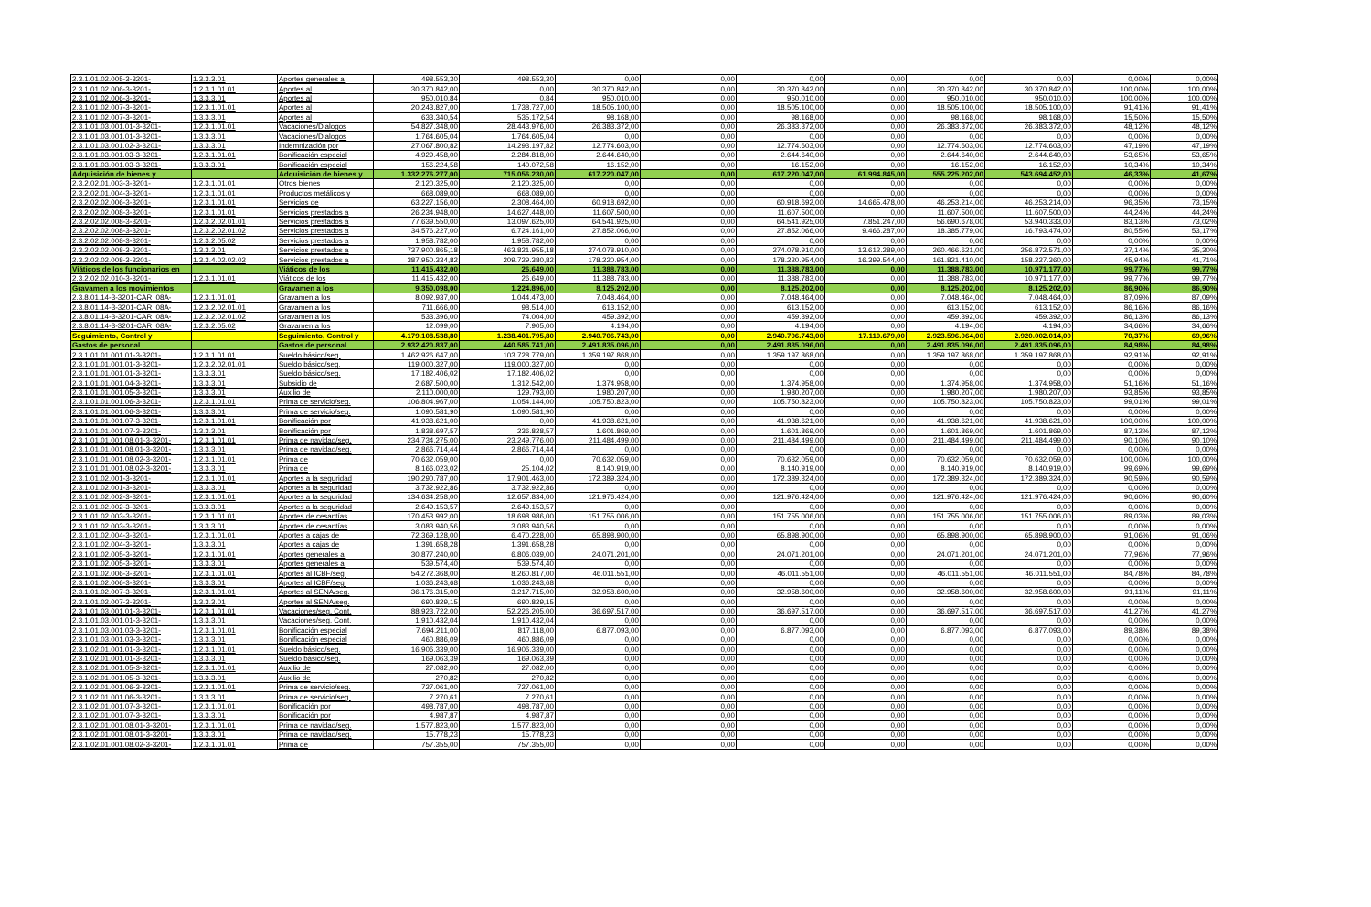| 2.3.1.01.02.005-3-3201- | 1.3.3.3.01 | Aportes generales al | 498.553,30 | 498.553,30 | 0,00 | 0,00 | 0,00 | 0,00 | 0,00 | 0,00 | 0,00% | 0,00% |
| 2.3.1.01.02.006-3-3201- | 1.2.3.1.01.01 | Aportes al | 30.370.842,00 | 0,00 | 30.370.842,00 | 0,00 | 30.370.842,00 | 0,00 | 30.370.842,00 | 30.370.842,00 | 100,00% | 100,00% |
| 2.3.1.01.02.006-3-3201- | 1.3.3.3.01 | Aportes al | 950.010,84 | 0,84 | 950.010,00 | 0,00 | 950.010,00 | 0,00 | 950.010,00 | 950.010,00 | 100,00% | 100,00% |
| 2.3.1.01.02.007-3-3201- | 1.2.3.1.01.01 | Aportes al | 20.243.827,00 | 1.738.727,00 | 18.505.100,00 | 0,00 | 18.505.100,00 | 0,00 | 18.505.100,00 | 18.505.100,00 | 91,41% | 91,41% |
| 2.3.1.01.02.007-3-3201- | 1.3.3.3.01 | Aportes al | 633.340,54 | 535.172,54 | 98.168,00 | 0,00 | 98.168,00 | 0,00 | 98.168,00 | 98.168,00 | 15,50% | 15,50% |
| 2.3.1.01.03.001.01-3-3201- | 1.2.3.1.01.01 | Vacaciones/Dialogos | 54.827.348,00 | 28.443.976,00 | 26.383.372,00 | 0,00 | 26.383.372,00 | 0,00 | 26.383.372,00 | 26.383.372,00 | 48,12% | 48,12% |
| 2.3.1.01.03.001.01-3-3201- | 1.3.3.3.01 | Vacaciones/Dialogos | 1.764.605,04 | 1.764.605,04 | 0,00 | 0,00 | 0,00 | 0,00 | 0,00 | 0,00 | 0,00% | 0,00% |
| 2.3.1.01.03.001.02-3-3201- | 1.3.3.3.01 | Indemnización por | 27.067.800,82 | 14.293.197,82 | 12.774.603,00 | 0,00 | 12.774.603,00 | 0,00 | 12.774.603,00 | 12.774.603,00 | 47,19% | 47,19% |
| 2.3.1.01.03.001.03-3-3201- | 1.2.3.1.01.01 | Bonificación especial | 4.929.458,00 | 2.284.818,00 | 2.644.640,00 | 0,00 | 2.644.640,00 | 0,00 | 2.644.640,00 | 2.644.640,00 | 53,65% | 53,65% |
| 2.3.1.01.03.001.03-3-3201- | 1.3.3.3.01 | Bonificación especial | 156.224,58 | 140.072,58 | 16.152,00 | 0,00 | 16.152,00 | 0,00 | 16.152,00 | 16.152,00 | 10,34% | 10,34% |
| Adquisición de bienes y | | Adquisición de bienes y | 1.332.276.277,00 | 715.056.230,00 | 617.220.047,00 | 0,00 | 617.220.047,00 | 61.994.845,00 | 555.225.202,00 | 543.694.452,00 | 46,33% | 41,67% |
| 2.3.2.02.01.003-3-3201- | 1.2.3.1.01.01 | Otros bienes | 2.120.325,00 | 2.120.325,00 | 0,00 | 0,00 | 0,00 | 0,00 | 0,00 | 0,00 | 0,00% | 0,00% |
| 2.3.2.02.01.004-3-3201- | 1.2.3.1.01.01 | Productos metálicos y | 668.089,00 | 668.089,00 | 0,00 | 0,00 | 0,00 | 0,00 | 0,00 | 0,00 | 0,00% | 0,00% |
| 2.3.2.02.02.006-3-3201- | 1.2.3.1.01.01 | Servicios de | 63.227.156,00 | 2.308.464,00 | 60.918.692,00 | 0,00 | 60.918.692,00 | 14.665.478,00 | 46.253.214,00 | 46.253.214,00 | 96,35% | 73,15% |
| 2.3.2.02.02.008-3-3201- | 1.2.3.1.01.01 | Servicios prestados a | 26.234.948,00 | 14.627.448,00 | 11.607.500,00 | 0,00 | 11.607.500,00 | 0,00 | 11.607.500,00 | 11.607.500,00 | 44,24% | 44,24% |
| 2.3.2.02.02.008-3-3201- | 1.2.3.2.02.01.01 | Servicios prestados a | 77.639.550,00 | 13.097.625,00 | 64.541.925,00 | 0,00 | 64.541.925,00 | 7.851.247,00 | 56.690.678,00 | 53.940.333,00 | 83,13% | 73,02% |
| 2.3.2.02.02.008-3-3201- | 1.2.3.2.02.01.02 | Servicios prestados a | 34.576.227,00 | 6.724.161,00 | 27.852.066,00 | 0,00 | 27.852.066,00 | 9.466.287,00 | 18.385.779,00 | 16.793.474,00 | 80,55% | 53,17% |
| 2.3.2.02.02.008-3-3201- | 1.2.3.2.05.02 | Servicios prestados a | 1.958.782,00 | 1.958.782,00 | 0,00 | 0,00 | 0,00 | 0,00 | 0,00 | 0,00 | 0,00% | 0,00% |
| 2.3.2.02.02.008-3-3201- | 1.3.3.3.01 | Servicios prestados a | 737.900.865,18 | 463.821.955,18 | 274.078.910,00 | 0,00 | 274.078.910,00 | 13.612.289,00 | 260.466.621,00 | 256.872.571,00 | 37,14% | 35,30% |
| 2.3.2.02.02.008-3-3201- | 1.3.3.4.02.02.02 | Servicios prestados a | 387.950.334,82 | 209.729.380,82 | 178.220.954,00 | 0,00 | 178.220.954,00 | 16.399.544,00 | 161.821.410,00 | 158.227.360,00 | 45,94% | 41,71% |
| Viáticos de los funcionarios en | | Viáticos de los | 11.415.432,00 | 26.649,00 | 11.388.783,00 | 0,00 | 11.388.783,00 | 0,00 | 11.388.783,00 | 10.971.177,00 | 99,77% | 99,77% |
| 2.3.2.02.02.010-3-3201- | 1.2.3.1.01.01 | Viáticos de los | 11.415.432,00 | 26.649,00 | 11.388.783,00 | 0,00 | 11.388.783,00 | 0,00 | 11.388.783,00 | 10.971.177,00 | 99,77% | 99,77% |
| Gravamen a los movimientos | | Gravamen a los | 9.350.098,00 | 1.224.896,00 | 8.125.202,00 | 0,00 | 8.125.202,00 | 0,00 | 8.125.202,00 | 8.125.202,00 | 86,90% | 86,90% |
| 2.3.8.01.14-3-3201-CAR_08A- | 1.2.3.1.01.01 | Gravamen a los | 8.092.937,00 | 1.044.473,00 | 7.048.464,00 | 0,00 | 7.048.464,00 | 0,00 | 7.048.464,00 | 7.048.464,00 | 87,09% | 87,09% |
| 2.3.8.01.14-3-3201-CAR_08A- | 1.2.3.2.02.01.01 | Gravamen a los | 711.666,00 | 98.514,00 | 613.152,00 | 0,00 | 613.152,00 | 0,00 | 613.152,00 | 613.152,00 | 86,16% | 86,16% |
| 2.3.8.01.14-3-3201-CAR_08A- | 1.2.3.2.02.01.02 | Gravamen a los | 533.396,00 | 74.004,00 | 459.392,00 | 0,00 | 459.392,00 | 0,00 | 459.392,00 | 459.392,00 | 86,13% | 86,13% |
| 2.3.8.01.14-3-3201-CAR_08A- | 1.2.3.2.05.02 | Gravamen a los | 12.099,00 | 7.905,00 | 4.194,00 | 0,00 | 4.194,00 | 0,00 | 4.194,00 | 4.194,00 | 34,66% | 34,66% |
| Seguimiento, Control y | | Seguimiento, Control y | 4.179.108.538,80 | 1.238.401.795,80 | 2.940.706.743,00 | 0,00 | 2.940.706.743,00 | 17.110.679,00 | 2.923.596.064,00 | 2.920.002.014,00 | 70,37% | 69,96% |
| Gastos de personal | | Gastos de personal | 2.932.420.837,00 | 440.585.741,00 | 2.491.835.096,00 | 0,00 | 2.491.835.096,00 | 0,00 | 2.491.835.096,00 | 2.491.835.096,00 | 84,98% | 84,98% |
| 2.3.1.01.01.001.01-3-3201- | 1.2.3.1.01.01 | Sueldo básico/seg. | 1.462.926.647,00 | 103.728.779,00 | 1.359.197.868,00 | 0,00 | 1.359.197.868,00 | 0,00 | 1.359.197.868,00 | 1.359.197.868,00 | 92,91% | 92,91% |
| 2.3.1.01.01.001.01-3-3201- | 1.2.3.2.02.01.01 | Sueldo básico/seg. | 119.000.327,00 | 119.000.327,00 | 0,00 | 0,00 | 0,00 | 0,00 | 0,00 | 0,00 | 0,00% | 0,00% |
| 2.3.1.01.01.001.01-3-3201- | 1.3.3.3.01 | Sueldo básico/seg. | 17.182.406,02 | 17.182.406,02 | 0,00 | 0,00 | 0,00 | 0,00 | 0,00 | 0,00 | 0,00% | 0,00% |
| 2.3.1.01.01.001.04-3-3201- | 1.3.3.3.01 | Subsidio de | 2.687.500,00 | 1.312.542,00 | 1.374.958,00 | 0,00 | 1.374.958,00 | 0,00 | 1.374.958,00 | 1.374.958,00 | 51,16% | 51,16% |
| 2.3.1.01.01.001.05-3-3201- | 1.3.3.3.01 | Auxilio de | 2.110.000,00 | 129.793,00 | 1.980.207,00 | 0,00 | 1.980.207,00 | 0,00 | 1.980.207,00 | 1.980.207,00 | 93,85% | 93,85% |
| 2.3.1.01.01.001.06-3-3201- | 1.2.3.1.01.01 | Prima de servicio/seg. | 106.804.967,00 | 1.054.144,00 | 105.750.823,00 | 0,00 | 105.750.823,00 | 0,00 | 105.750.823,00 | 105.750.823,00 | 99,01% | 99,01% |
| 2.3.1.01.01.001.06-3-3201- | 1.3.3.3.01 | Prima de servicio/seg. | 1.090.581,90 | 1.090.581,90 | 0,00 | 0,00 | 0,00 | 0,00 | 0,00 | 0,00 | 0,00% | 0,00% |
| 2.3.1.01.01.001.07-3-3201- | 1.2.3.1.01.01 | Bonificación por | 41.938.621,00 | 0,00 | 41.938.621,00 | 0,00 | 41.938.621,00 | 0,00 | 41.938.621,00 | 41.938.621,00 | 100,00% | 100,00% |
| 2.3.1.01.01.001.07-3-3201- | 1.3.3.3.01 | Bonificación por | 1.838.697,57 | 236.828,57 | 1.601.869,00 | 0,00 | 1.601.869,00 | 0,00 | 1.601.869,00 | 1.601.869,00 | 87,12% | 87,12% |
| 2.3.1.01.01.001.08.01-3-3201- | 1.2.3.1.01.01 | Prima de navidad/seg. | 234.734.275,00 | 23.249.776,00 | 211.484.499,00 | 0,00 | 211.484.499,00 | 0,00 | 211.484.499,00 | 211.484.499,00 | 90,10% | 90,10% |
| 2.3.1.01.01.001.08.01-3-3201- | 1.3.3.3.01 | Prima de navidad/seg. | 2.866.714,44 | 2.866.714,44 | 0,00 | 0,00 | 0,00 | 0,00 | 0,00 | 0,00 | 0,00% | 0,00% |
| 2.3.1.01.01.001.08.02-3-3201- | 1.2.3.1.01.01 | Prima de | 70.632.059,00 | 0,00 | 70.632.059,00 | 0,00 | 70.632.059,00 | 0,00 | 70.632.059,00 | 70.632.059,00 | 100,00% | 100,00% |
| 2.3.1.01.01.001.08.02-3-3201- | 1.3.3.3.01 | Prima de | 8.166.023,02 | 25.104,02 | 8.140.919,00 | 0,00 | 8.140.919,00 | 0,00 | 8.140.919,00 | 8.140.919,00 | 99,69% | 99,69% |
| 2.3.1.01.02.001-3-3201- | 1.2.3.1.01.01 | Aportes a la seguridad | 190.290.787,00 | 17.901.463,00 | 172.389.324,00 | 0,00 | 172.389.324,00 | 0,00 | 172.389.324,00 | 172.389.324,00 | 90,59% | 90,59% |
| 2.3.1.01.02.001-3-3201- | 1.3.3.3.01 | Aportes a la seguridad | 3.732.922,86 | 3.732.922,86 | 0,00 | 0,00 | 0,00 | 0,00 | 0,00 | 0,00 | 0,00% | 0,00% |
| 2.3.1.01.02.002-3-3201- | 1.2.3.1.01.01 | Aportes a la seguridad | 134.634.258,00 | 12.657.834,00 | 121.976.424,00 | 0,00 | 121.976.424,00 | 0,00 | 121.976.424,00 | 121.976.424,00 | 90,60% | 90,60% |
| 2.3.1.01.02.002-3-3201- | 1.3.3.3.01 | Aportes a la seguridad | 2.649.153,57 | 2.649.153,57 | 0,00 | 0,00 | 0,00 | 0,00 | 0,00 | 0,00 | 0,00% | 0,00% |
| 2.3.1.01.02.003-3-3201- | 1.2.3.1.01.01 | Aportes de cesantías | 170.453.992,00 | 18.698.986,00 | 151.755.006,00 | 0,00 | 151.755.006,00 | 0,00 | 151.755.006,00 | 151.755.006,00 | 89,03% | 89,03% |
| 2.3.1.01.02.003-3-3201- | 1.3.3.3.01 | Aportes de cesantías | 3.083.940,56 | 3.083.940,56 | 0,00 | 0,00 | 0,00 | 0,00 | 0,00 | 0,00 | 0,00% | 0,00% |
| 2.3.1.01.02.004-3-3201- | 1.2.3.1.01.01 | Aportes a cajas de | 72.369.128,00 | 6.470.228,00 | 65.898.900,00 | 0,00 | 65.898.900,00 | 0,00 | 65.898.900,00 | 65.898.900,00 | 91,06% | 91,06% |
| 2.3.1.01.02.004-3-3201- | 1.3.3.3.01 | Aportes a cajas de | 1.391.658,28 | 1.391.658,28 | 0,00 | 0,00 | 0,00 | 0,00 | 0,00 | 0,00 | 0,00% | 0,00% |
| 2.3.1.01.02.005-3-3201- | 1.2.3.1.01.01 | Aportes generales al | 30.877.240,00 | 6.806.039,00 | 24.071.201,00 | 0,00 | 24.071.201,00 | 0,00 | 24.071.201,00 | 24.071.201,00 | 77,96% | 77,96% |
| 2.3.1.01.02.005-3-3201- | 1.3.3.3.01 | Aportes generales al | 539.574,40 | 539.574,40 | 0,00 | 0,00 | 0,00 | 0,00 | 0,00 | 0,00 | 0,00% | 0,00% |
| 2.3.1.01.02.006-3-3201- | 1.2.3.1.01.01 | Aportes al ICBF/seg. | 54.272.368,00 | 8.260.817,00 | 46.011.551,00 | 0,00 | 46.011.551,00 | 0,00 | 46.011.551,00 | 46.011.551,00 | 84,78% | 84,78% |
| 2.3.1.01.02.006-3-3201- | 1.3.3.3.01 | Aportes al ICBF/seg. | 1.036.243,68 | 1.036.243,68 | 0,00 | 0,00 | 0,00 | 0,00 | 0,00 | 0,00 | 0,00% | 0,00% |
| 2.3.1.01.02.007-3-3201- | 1.2.3.1.01.01 | Aportes al SENA/seg. | 36.176.315,00 | 3.217.715,00 | 32.958.600,00 | 0,00 | 32.958.600,00 | 0,00 | 32.958.600,00 | 32.958.600,00 | 91,11% | 91,11% |
| 2.3.1.01.02.007-3-3201- | 1.3.3.3.01 | Aportes al SENA/seg. | 690.829,15 | 690.829,15 | 0,00 | 0,00 | 0,00 | 0,00 | 0,00 | 0,00 | 0,00% | 0,00% |
| 2.3.1.01.03.001.01-3-3201- | 1.2.3.1.01.01 | Vacaciones/seg. Cont. | 88.923.722,00 | 52.226.205,00 | 36.697.517,00 | 0,00 | 36.697.517,00 | 0,00 | 36.697.517,00 | 36.697.517,00 | 41,27% | 41,27% |
| 2.3.1.01.03.001.01-3-3201- | 1.3.3.3.01 | Vacaciones/seg. Cont. | 1.910.432,04 | 1.910.432,04 | 0,00 | 0,00 | 0,00 | 0,00 | 0,00 | 0,00 | 0,00% | 0,00% |
| 2.3.1.01.03.001.03-3-3201- | 1.2.3.1.01.01 | Bonificación especial | 7.694.211,00 | 817.118,00 | 6.877.093,00 | 0,00 | 6.877.093,00 | 0,00 | 6.877.093,00 | 6.877.093,00 | 89,38% | 89,38% |
| 2.3.1.01.03.001.03-3-3201- | 1.3.3.3.01 | Bonificación especial | 460.886,09 | 460.886,09 | 0,00 | 0,00 | 0,00 | 0,00 | 0,00 | 0,00 | 0,00% | 0,00% |
| 2.3.1.02.01.001.01-3-3201- | 1.2.3.1.01.01 | Sueldo básico/seg. | 16.906.339,00 | 16.906.339,00 | 0,00 | 0,00 | 0,00 | 0,00 | 0,00 | 0,00 | 0,00% | 0,00% |
| 2.3.1.02.01.001.01-3-3201- | 1.3.3.3.01 | Sueldo básico/seg. | 169.063,39 | 169.063,39 | 0,00 | 0,00 | 0,00 | 0,00 | 0,00 | 0,00 | 0,00% | 0,00% |
| 2.3.1.02.01.001.05-3-3201- | 1.2.3.1.01.01 | Auxilio de | 27.082,00 | 27.082,00 | 0,00 | 0,00 | 0,00 | 0,00 | 0,00 | 0,00 | 0,00% | 0,00% |
| 2.3.1.02.01.001.05-3-3201- | 1.3.3.3.01 | Auxilio de | 270,82 | 270,82 | 0,00 | 0,00 | 0,00 | 0,00 | 0,00 | 0,00 | 0,00% | 0,00% |
| 2.3.1.02.01.001.06-3-3201- | 1.2.3.1.01.01 | Prima de servicio/seg. | 727.061,00 | 727.061,00 | 0,00 | 0,00 | 0,00 | 0,00 | 0,00 | 0,00 | 0,00% | 0,00% |
| 2.3.1.02.01.001.06-3-3201- | 1.3.3.3.01 | Prima de servicio/seg. | 7.270,61 | 7.270,61 | 0,00 | 0,00 | 0,00 | 0,00 | 0,00 | 0,00 | 0,00% | 0,00% |
| 2.3.1.02.01.001.07-3-3201- | 1.2.3.1.01.01 | Bonificación por | 498.787,00 | 498.787,00 | 0,00 | 0,00 | 0,00 | 0,00 | 0,00 | 0,00 | 0,00% | 0,00% |
| 2.3.1.02.01.001.07-3-3201- | 1.3.3.3.01 | Bonificación por | 4.987,87 | 4.987,87 | 0,00 | 0,00 | 0,00 | 0,00 | 0,00 | 0,00 | 0,00% | 0,00% |
| 2.3.1.02.01.001.08.01-3-3201- | 1.2.3.1.01.01 | Prima de navidad/seg. | 1.577.823,00 | 1.577.823,00 | 0,00 | 0,00 | 0,00 | 0,00 | 0,00 | 0,00 | 0,00% | 0,00% |
| 2.3.1.02.01.001.08.01-3-3201- | 1.3.3.3.01 | Prima de navidad/seg. | 15.778,23 | 15.778,23 | 0,00 | 0,00 | 0,00 | 0,00 | 0,00 | 0,00 | 0,00% | 0,00% |
| 2.3.1.02.01.001.08.02-3-3201- | 1.2.3.1.01.01 | Prima de | 757.355,00 | 757.355,00 | 0,00 | 0,00 | 0,00 | 0,00 | 0,00 | 0,00 | 0,00% | 0,00% |